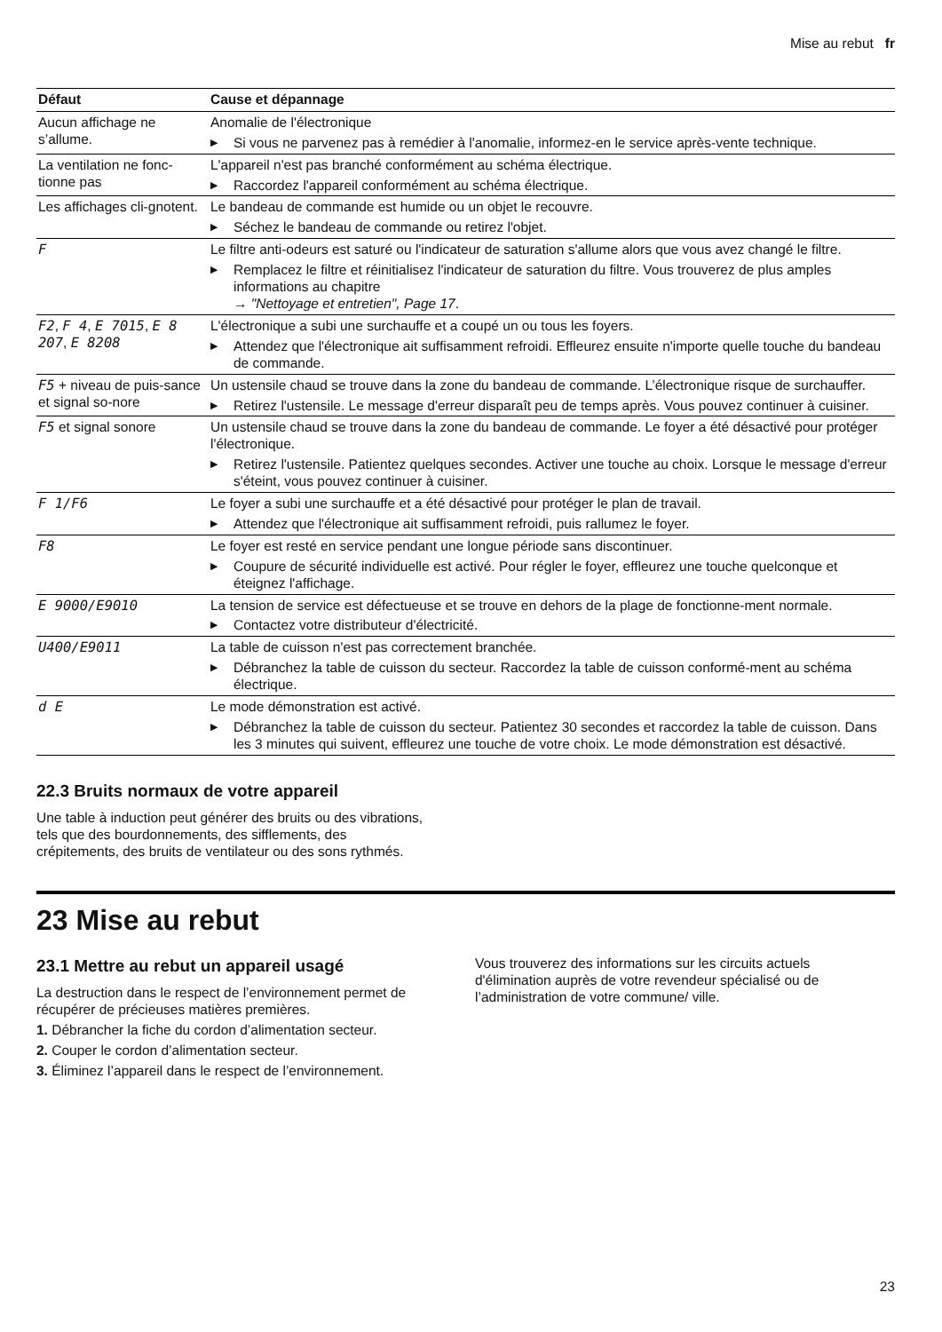Mise au rebut fr
| Défaut | Cause et dépannage |
| --- | --- |
| Aucun affichage ne s’allume. | Anomalie de l'électronique ▶ Si vous ne parvenez pas à remédier à l'anomalie, informez-en le service après-vente technique. |
| La ventilation ne fonc-tionne pas | L'appareil n'est pas branché conformément au schéma électrique. ▶ Raccordez l'appareil conformément au schéma électrique. |
| Les affichages cli-gnotent. | Le bandeau de commande est humide ou un objet le recouvre. ▶ Séchez le bandeau de commande ou retirez l'objet. |
| F | Le filtre anti-odeurs est saturé ou l'indicateur de saturation s'allume alors que vous avez changé le filtre. ▶ Remplacez le filtre et réinitialisez l'indicateur de saturation du filtre. Vous trouverez de plus amples informations au chapitre → "Nettoyage et entretien", Page 17 . |
| F2 , F 4 , E 7015 , E 8 207 , E 8208 | L'électronique a subi une surchauffe et a coupé un ou tous les foyers. ▶ Attendez que l'électronique ait suffisamment refroidi. Effleurez ensuite n'importe quelle touche du bandeau de commande. |
| F5 + niveau de puis-sance et signal so-nore | Un ustensile chaud se trouve dans la zone du bandeau de commande. L’électronique risque de surchauffer. ▶ Retirez l'ustensile. Le message d'erreur disparaît peu de temps après. Vous pouvez continuer à cuisiner. |
| F5 et signal sonore | Un ustensile chaud se trouve dans la zone du bandeau de commande. Le foyer a été désactivé pour protéger l'électronique. ▶ Retirez l'ustensile. Patientez quelques secondes. Activer une touche au choix. Lorsque le message d'erreur s'éteint, vous pouvez continuer à cuisiner. |
| F 1/F6 | Le foyer a subi une surchauffe et a été désactivé pour protéger le plan de travail. ▶ Attendez que l'électronique ait suffisamment refroidi, puis rallumez le foyer. |
| F8 | Le foyer est resté en service pendant une longue période sans discontinuer. ▶ Coupure de sécurité individuelle est activé. Pour régler le foyer, effleurez une touche quelconque et éteignez l'affichage. |
| E 9000/E9010 | La tension de service est défectueuse et se trouve en dehors de la plage de fonctionne-ment normale. ▶ Contactez votre distributeur d'électricité. |
| U400/E9011 | La table de cuisson n'est pas correctement branchée. ▶ Débranchez la table de cuisson du secteur. Raccordez la table de cuisson conformé-ment au schéma électrique. |
| d E | Le mode démonstration est activé. ▶ Débranchez la table de cuisson du secteur. Patientez 30 secondes et raccordez la table de cuisson. Dans les 3 minutes qui suivent, effleurez une touche de votre choix. Le mode démonstration est désactivé. |
22.3 Bruits normaux de votre appareil
Une table à induction peut générer des bruits ou des vibrations, tels que des bourdonnements, des sifflements, des crépitements, des bruits de ventilateur ou des sons rythmés.
23 Mise au rebut
23.1 Mettre au rebut un appareil usagé
La destruction dans le respect de l’environnement permet de récupérer de précieuses matières premières.
1. Débrancher la fiche du cordon d’alimentation secteur.
2. Couper le cordon d’alimentation secteur.
3. Éliminez l’appareil dans le respect de l’environnement.
Vous trouverez des informations sur les circuits actuels d'élimination auprès de votre revendeur spécialisé ou de l’administration de votre commune/ ville.
23